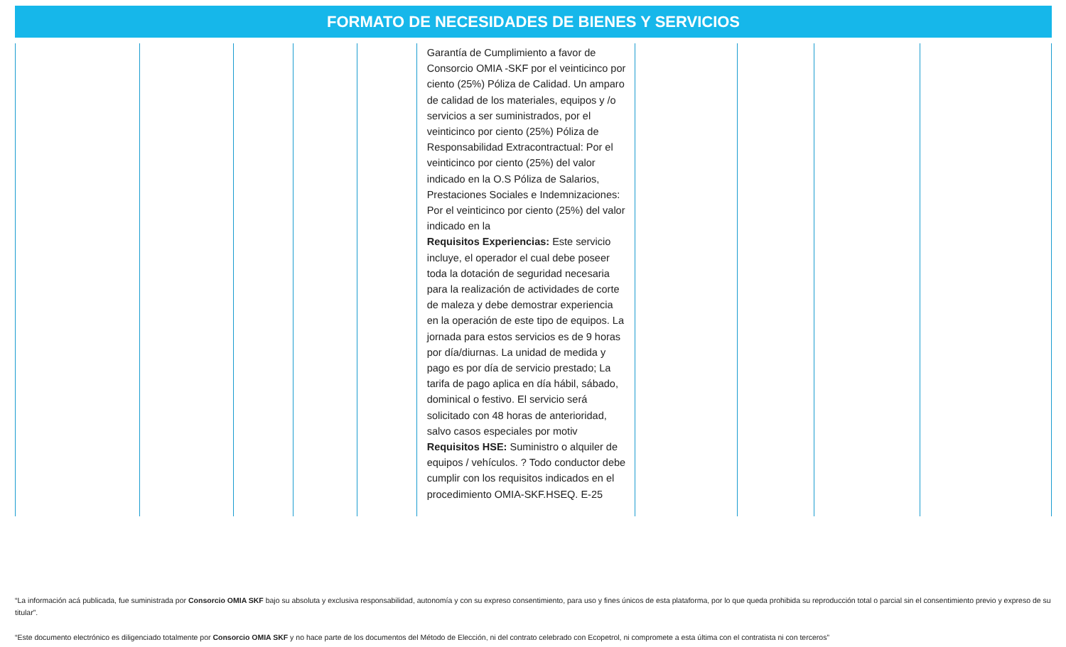FORMATO DE NECESIDADES DE BIENES Y SERVICIOS
| | | | | | Garantía de Cumplimiento a favor de Consorcio OMIA -SKF por el veinticinco por ciento (25%) Póliza de Calidad. Un amparo de calidad de los materiales, equipos y /o servicios a ser suministrados, por el veinticinco por ciento (25%) Póliza de Responsabilidad Extracontractual: Por el veinticinco por ciento (25%) del valor indicado en la O.S Póliza de Salarios, Prestaciones Sociales e Indemnizaciones: Por el veinticinco por ciento (25%) del valor indicado en la Requisitos Experiencias: Este servicio incluye, el operador el cual debe poseer toda la dotación de seguridad necesaria para la realización de actividades de corte de maleza y debe demostrar experiencia en la operación de este tipo de equipos. La jornada para estos servicios es de 9 horas por día/diurnas. La unidad de medida y pago es por día de servicio prestado; La tarifa de pago aplica en día hábil, sábado, dominical o festivo. El servicio será solicitado con 48 horas de anterioridad, salvo casos especiales por motiv Requisitos HSE: Suministro o alquiler de equipos / vehículos. ? Todo conductor debe cumplir con los requisitos indicados en el procedimiento OMIA-SKF.HSEQ. E-25 | | | | |
“La información acá publicada, fue suministrada por Consorcio OMIA SKF bajo su absoluta y exclusiva responsabilidad, autonomía y con su expreso consentimiento, para uso y fines únicos de esta plataforma, por lo que queda prohibida su reproducción total o parcial sin el consentimiento previo y expreso de su titular”.
“Este documento electrónico es diligenciado totalmente por Consorcio OMIA SKF y no hace parte de los documentos del Método de Elección, ni del contrato celebrado con Ecopetrol, ni compromete a esta última con el contratista ni con terceros”